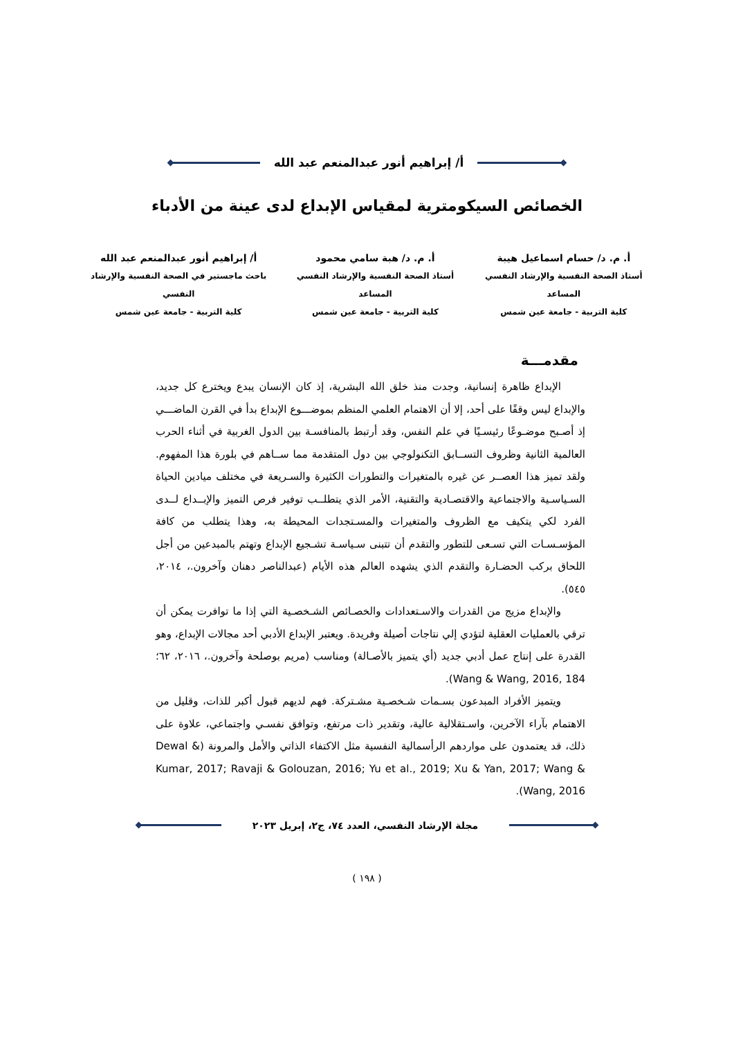أ/ إبراهيم أنور عبدالمنعم عبد الله
الخصائص السيكومترية لمقياس الإبداع لدى عينة من الأدباء
أ. م. د/ حسام اسماعيل هيبة
أستاذ الصحة النفسية والإرشاد النفسي المساعد
كلية التربية - جامعة عين شمس
أ. م. د/ هبة سامي محمود
أستاذ الصحة النفسية والإرشاد النفسي المساعد
كلية التربية - جامعة عين شمس
أ/ إبراهيم أنور عبدالمنعم عبد الله
باحث ماجستير في الصحة النفسية والإرشاد النفسي
كلية التربية - جامعة عين شمس
مقدمـــة
الإبداع ظاهرة إنسانية، وجدت منذ خلق الله البشرية، إذ كان الإنسان يبدع ويخترع كل جديد، والإبداع ليس وقفًا على أحد، إلا أن الاهتمام العلمي المنظم بموضـــوع الإبداع بدأ في القرن الماضـــي إذ أصـبح موضـوعًا رئيسـيًا في علم النفس، وقد أرتبط بالمنافسـة بين الدول الغربية في أثناء الحرب العالمية الثانية وظروف التســابق التكنولوجي بين دول المتقدمة مما ســاهم في بلورة هذا المفهوم. ولقد تميز هذا العصــر عن غيره بالمتغيرات والتطورات الكثيرة والسـريعة في مختلف ميادين الحياة السـياسـية والاجتماعية والاقتصـادية والتقنية، الأمر الذي يتطلــب توفير فرص التميز والإبــداع لــدى الفرد لكي يتكيف مع الظروف والمتغيرات والمسـتجدات المحيطة به، وهذا يتطلب من كافة المؤسـسـات التي تسـعى للتطور والتقدم أن تتبنى سـياسـة تشـجيع الإبداع وتهتم بالمبدعين من أجل اللحاق بركب الحضـارة والتقدم الذي يشهده العالم هذه الأيام (عبدالناصر دهنان وآخرون.، ٢٠١٤، ٥٤٥).
والإبداع مزيج من القدرات والاسـتعدادات والخصـائص الشـخصـية التي إذا ما توافرت يمكن أن ترقي بالعمليات العقلية لتؤدي إلي نتاجات أصيلة وفريدة. ويعتبر الإبداع الأدبي أحد مجالات الإبداع، وهو القدرة على إنتاج عمل أدبي جديد (أي يتميز بالأصـالة) ومناسب (مريم بوصلحة وآخرون.، ٢٠١٦، ٦٢؛ Wang & Wang, 2016, 184).
ويتميز الأفراد المبدعون بسـمات شـخصـية مشـتركة. فهم لديهم قبول أكبر للذات، وقليل من الاهتمام بآراء الآخرين، واسـتقلالية عالية، وتقدير ذات مرتفع، وتوافق نفسـي واجتماعي، علاوة على ذلك، قد يعتمدون على مواردهم الرأسمالية النفسية مثل الاكتفاء الذاتي والأمل والمرونة (Dewal & Kumar, 2017; Ravaji & Golouzan, 2016; Yu et al., 2019; Xu & Yan, 2017; Wang & Wang, 2016).
مجلة الإرشاد النفسي، العدد ٧٤، ج٢، إبريل ٢٠٢٣
( ١٩٨ )